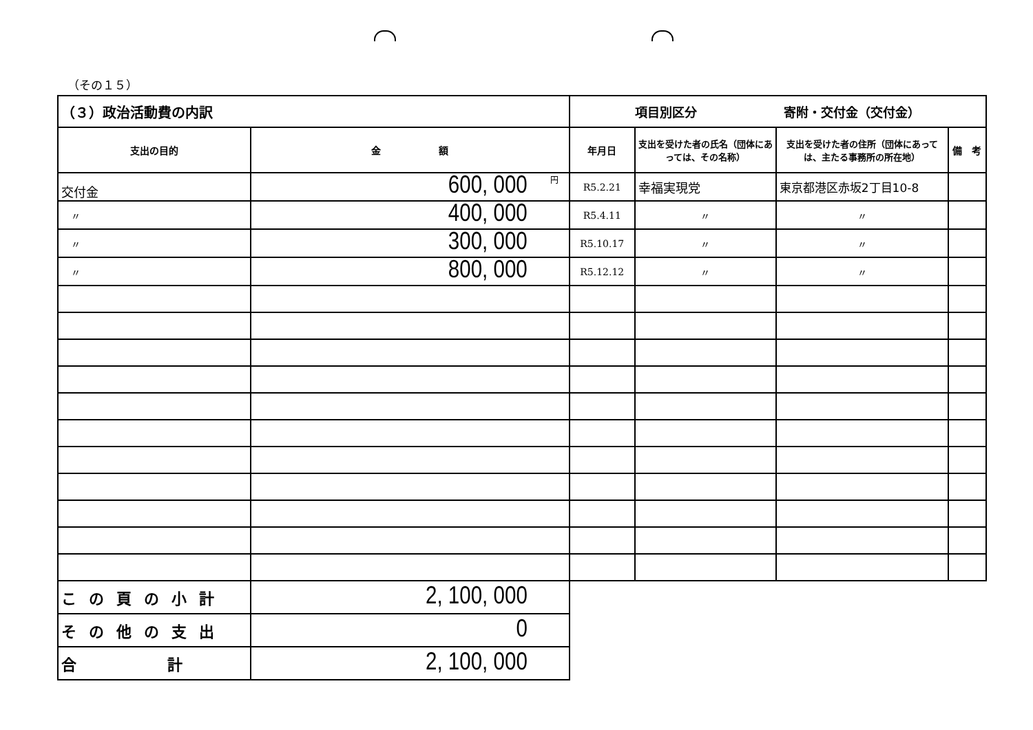（その１５）
| （３）政治活動費の内訳 | | 項目別区分 寄附・交付金（交付金） | | | |
| --- | --- | --- | --- | --- | --- |
| 支出の目的 | 金 額 | 年月日 | 支出を受けた者の氏名（団体にあっては、その名称） | 支出を受けた者の住所（団体にあっては、主たる事務所の所在地） | 備 考 |
| 交付金 | <sup>円</sup>600, 000 | R5.2.21 | 幸福実現党 | 東京都港区赤坂2丁目10-8 | |
| 〃 | 400, 000 | R5.4.11 | 〃 | 〃 | |
| 〃 | 300, 000 | R5.10.17 | 〃 | 〃 | |
| 〃 | 800, 000 | R5.12.12 | 〃 | 〃 | |
| この頁の小計 | 2, 100, 000 | | | | |
| その他の支出 | 0 | | | | |
| 合 計 | 2, 100, 000 | | | | |